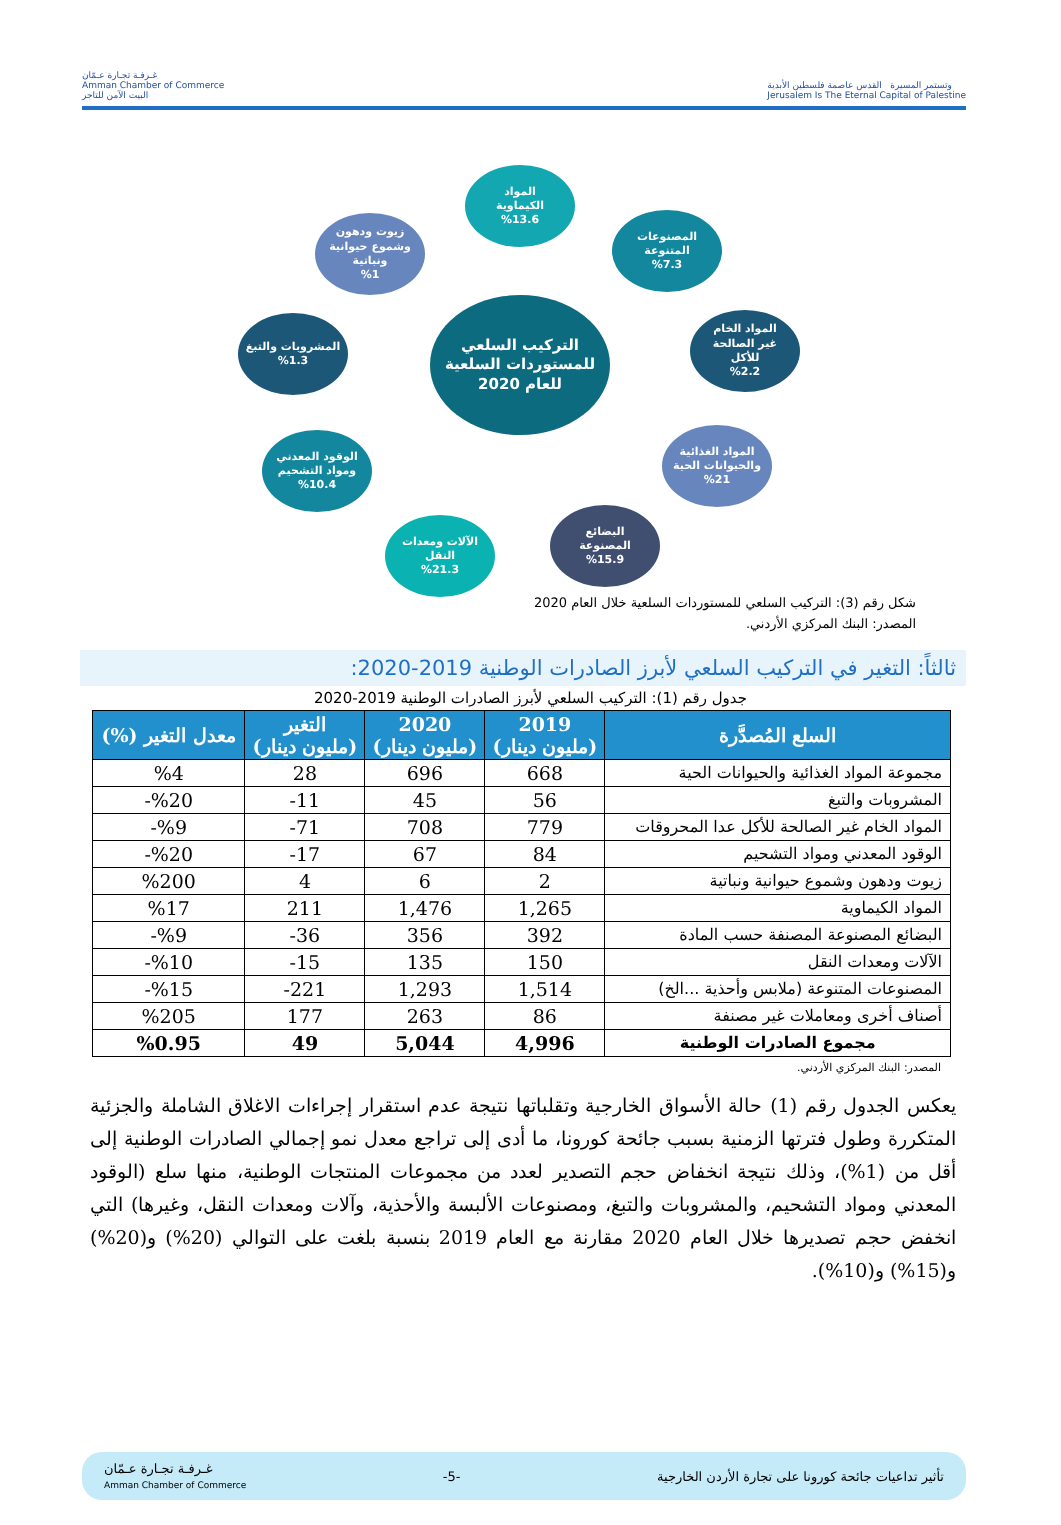غـرفـة تجـارة عـمّان
Amman Chamber of Commerce
البيت الآمن للتاجر
وتستمر المسيرة القدس عاصمة فلسطين الأبدية
Jerusalem Is The Eternal Capital of Palestine
التركيب السلعي
للمستوردات السلعية
للعام 2020
المواد
الكيماوية
%13.6
المصنوعات
المتنوعة
%7.3
المواد الخام
غير الصالحة
للأكل
%2.2
المواد الغذائية
والحيوانات الحية
%21
البضائع
المصنوعة
%15.9
الآلات ومعدات
النقل
%21.3
الوقود المعدني
ومواد التشحيم
%10.4
المشروبات والتبغ
%1.3
زيوت ودهون
وشموع حيوانية
ونباتية
%1
شكل رقم (3): التركيب السلعي للمستوردات السلعية خلال العام 2020
المصدر: البنك المركزي الأردني.
ثالثاً: التغير في التركيب السلعي لأبرز الصادرات الوطنية 2019-2020:
جدول رقم (1): التركيب السلعي لأبرز الصادرات الوطنية 2019-2020
| السلع المُصدَّرة | 2019 (مليون دينار) | 2020 (مليون دينار) | التغير (مليون دينار) | معدل التغير (%) |
| --- | --- | --- | --- | --- |
| مجموعة المواد الغذائية والحيوانات الحية | 668 | 696 | 28 | %4 |
| المشروبات والتبغ | 56 | 45 | 11- | %20- |
| المواد الخام غير الصالحة للأكل عدا المحروقات | 779 | 708 | 71- | %9- |
| الوقود المعدني ومواد التشحيم | 84 | 67 | 17- | %20- |
| زيوت ودهون وشموع حيوانية ونباتية | 2 | 6 | 4 | %200 |
| المواد الكيماوية | 1,265 | 1,476 | 211 | %17 |
| البضائع المصنوعة المصنفة حسب المادة | 392 | 356 | 36- | %9- |
| الآلات ومعدات النقل | 150 | 135 | 15- | %10- |
| المصنوعات المتنوعة (ملابس وأحذية ...الخ) | 1,514 | 1,293 | 221- | %15- |
| أصناف أخرى ومعاملات غير مصنفة | 86 | 263 | 177 | %205 |
| مجموع الصادرات الوطنية | 4,996 | 5,044 | 49 | %0.95 |
المصدر: البنك المركزي الأردني.
يعكس الجدول رقم (1) حالة الأسواق الخارجية وتقلباتها نتيجة عدم استقرار إجراءات الاغلاق الشاملة والجزئية المتكررة وطول فترتها الزمنية بسبب جائحة كورونا، ما أدى إلى تراجع معدل نمو إجمالي الصادرات الوطنية إلى أقل من (1%)، وذلك نتيجة انخفاض حجم التصدير لعدد من مجموعات المنتجات الوطنية، منها سلع (الوقود المعدني ومواد التشحيم، والمشروبات والتبغ، ومصنوعات الألبسة والأحذية، وآلات ومعدات النقل، وغيرها) التي انخفض حجم تصديرها خلال العام 2020 مقارنة مع العام 2019 بنسبة بلغت على التوالي (20%) و(20%) و(15%) و(10%).
غـرفـة تجـارة عـمّان
Amman Chamber of Commerce
-5-
تأثير تداعيات جائحة كورونا على تجارة الأردن الخارجية